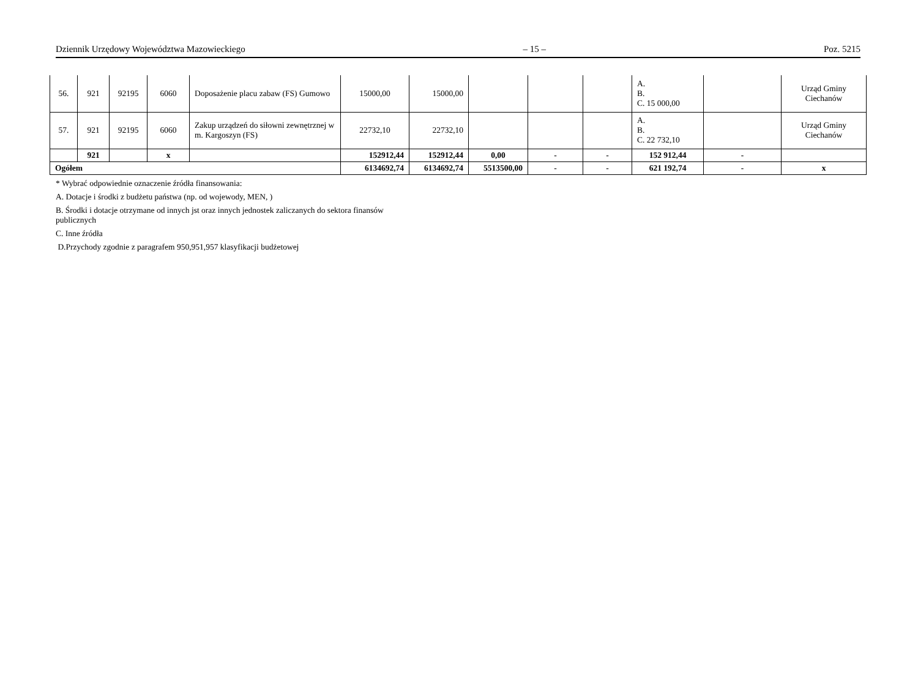Dziennik Urzędowy Województwa Mazowieckiego – 15 – Poz. 5215
| 56. | 921 | 92195 | 6060 | Doposażenie placu zabaw (FS) Gumowo | 15000,00 | 15000,00 | | | | A. B. C. 15 000,00 | | Urząd Gminy Ciechanów |
| 57. | 921 | 92195 | 6060 | Zakup urządzeń do siłowni zewnętrznej w m. Kargoszyn (FS) | 22732,10 | 22732,10 | | | | A. B. C. 22 732,10 | | Urząd Gminy Ciechanów |
| | 921 | | x | | 152912,44 | 152912,44 | 0,00 | - | - | 152 912,44 | - | |
| Ogółem | | | | | 6134692,74 | 6134692,74 | 5513500,00 | - | - | 621 192,74 | - | x |
* Wybrać odpowiednie oznaczenie źródła finansowania:
A. Dotacje i środki z budżetu państwa (np. od wojewody, MEN, )
B. Środki i dotacje otrzymane od innych jst oraz innych jednostek zaliczanych do sektora finansów publicznych
C. Inne źródła
D.Przychody zgodnie z paragrafem 950,951,957 klasyfikacji budżetowej